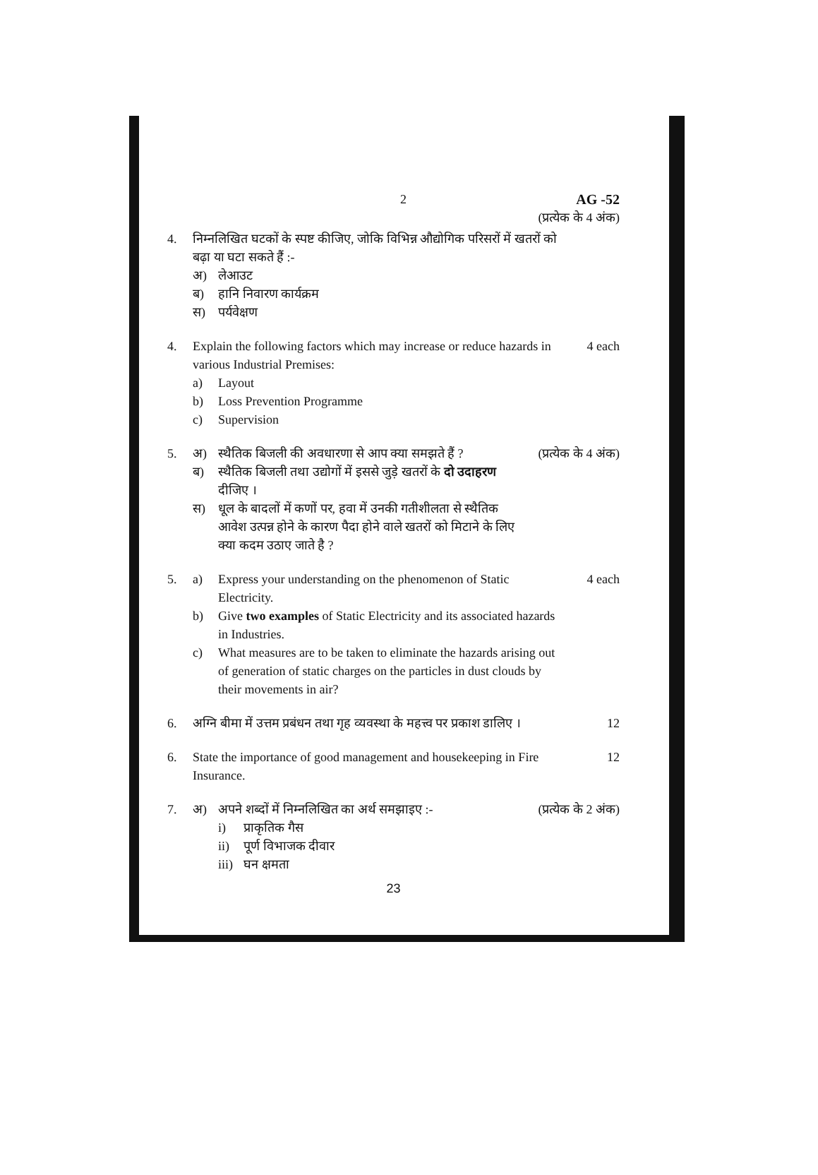2 AG -52
(प्रत्येक के 4 अंक)
4. निम्नलिखित घटकों के स्पष्ट कीजिए, जोकि विभिन्न औद्योगिक परिसरों में खतरों को बढ़ा या घटा सकते हैं :-
अ) लेआउट
ब) हानि निवारण कार्यक्रम
स) पर्यवेक्षण
4. Explain the following factors which may increase or reduce hazards in various Industrial Premises:
a) Layout
b) Loss Prevention Programme
c) Supervision
4 each
5. अ) स्थैतिक बिजली की अवधारणा से आप क्या समझते हैं ?
ब) स्थैतिक बिजली तथा उद्योगों में इससे जुड़े खतरों के दो उदाहरण दीजिए ।
स) धूल के बादलों में कणों पर, हवा में उनकी गतीशीलता से स्थैतिक आवेश उत्पन्न होने के कारण पैदा होने वाले खतरों को मिटाने के लिए क्या कदम उठाए जाते है ?
(प्रत्येक के 4 अंक)
5. a) Express your understanding on the phenomenon of Static Electricity.
b) Give two examples of Static Electricity and its associated hazards in Industries.
c) What measures are to be taken to eliminate the hazards arising out of generation of static charges on the particles in dust clouds by their movements in air?
4 each
6. अग्नि बीमा में उत्तम प्रबंधन तथा गृह व्यवस्था के महत्त्व पर प्रकाश डालिए ।
12
6. State the importance of good management and housekeeping in Fire Insurance.
12
7. अ) अपने शब्दों में निम्नलिखित का अर्थ समझाइए :-
i) प्राकृतिक गैस
ii) पूर्ण विभाजक दीवार
iii) घन क्षमता
(प्रत्येक के 2 अंक)
23